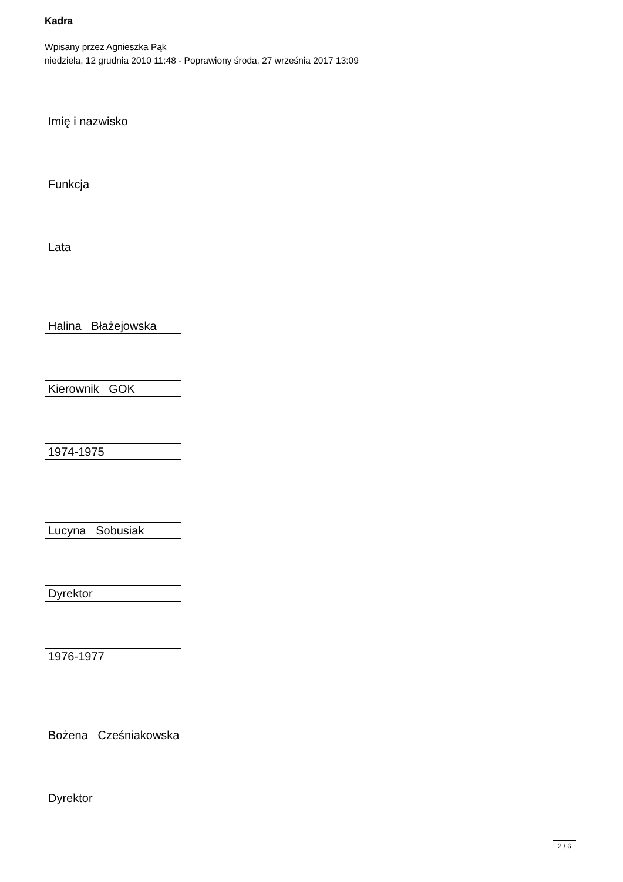Kadra
Wpisany przez Agnieszka Pąk
niedziela, 12 grudnia 2010 11:48 - Poprawiony środa, 27 września 2017 13:09
| Imię i nazwisko |
| Funkcja |
| Lata |
| Halina Błażejowska |
| Kierownik GOK |
| 1974-1975 |
| Lucyna Sobusiak |
| Dyrektor |
| 1976-1977 |
| Bożena Cześniakowska |
| Dyrektor |
2 / 6